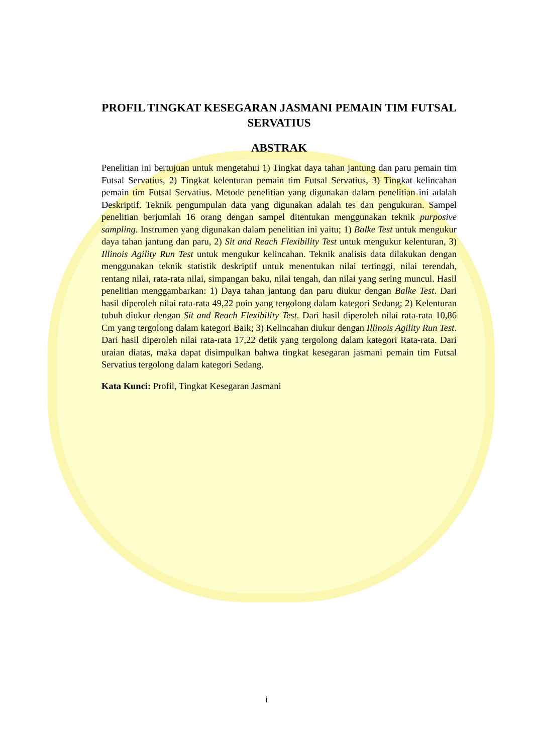PROFIL TINGKAT KESEGARAN JASMANI PEMAIN TIM FUTSAL SERVATIUS
ABSTRAK
Penelitian ini bertujuan untuk mengetahui 1) Tingkat daya tahan jantung dan paru pemain tim Futsal Servatius, 2) Tingkat kelenturan pemain tim Futsal Servatius, 3) Tingkat kelincahan pemain tim Futsal Servatius. Metode penelitian yang digunakan dalam penelitian ini adalah Deskriptif. Teknik pengumpulan data yang digunakan adalah tes dan pengukuran. Sampel penelitian berjumlah 16 orang dengan sampel ditentukan menggunakan teknik purposive sampling. Instrumen yang digunakan dalam penelitian ini yaitu; 1) Balke Test untuk mengukur daya tahan jantung dan paru, 2) Sit and Reach Flexibility Test untuk mengukur kelenturan, 3) Illinois Agility Run Test untuk mengukur kelincahan. Teknik analisis data dilakukan dengan menggunakan teknik statistik deskriptif untuk menentukan nilai tertinggi, nilai terendah, rentang nilai, rata-rata nilai, simpangan baku, nilai tengah, dan nilai yang sering muncul. Hasil penelitian menggambarkan: 1) Daya tahan jantung dan paru diukur dengan Balke Test. Dari hasil diperoleh nilai rata-rata 49,22 poin yang tergolong dalam kategori Sedang; 2) Kelenturan tubuh diukur dengan Sit and Reach Flexibility Test. Dari hasil diperoleh nilai rata-rata 10,86 Cm yang tergolong dalam kategori Baik; 3) Kelincahan diukur dengan Illinois Agility Run Test. Dari hasil diperoleh nilai rata-rata 17,22 detik yang tergolong dalam kategori Rata-rata. Dari uraian diatas, maka dapat disimpulkan bahwa tingkat kesegaran jasmani pemain tim Futsal Servatius tergolong dalam kategori Sedang.
Kata Kunci: Profil, Tingkat Kesegaran Jasmani
i